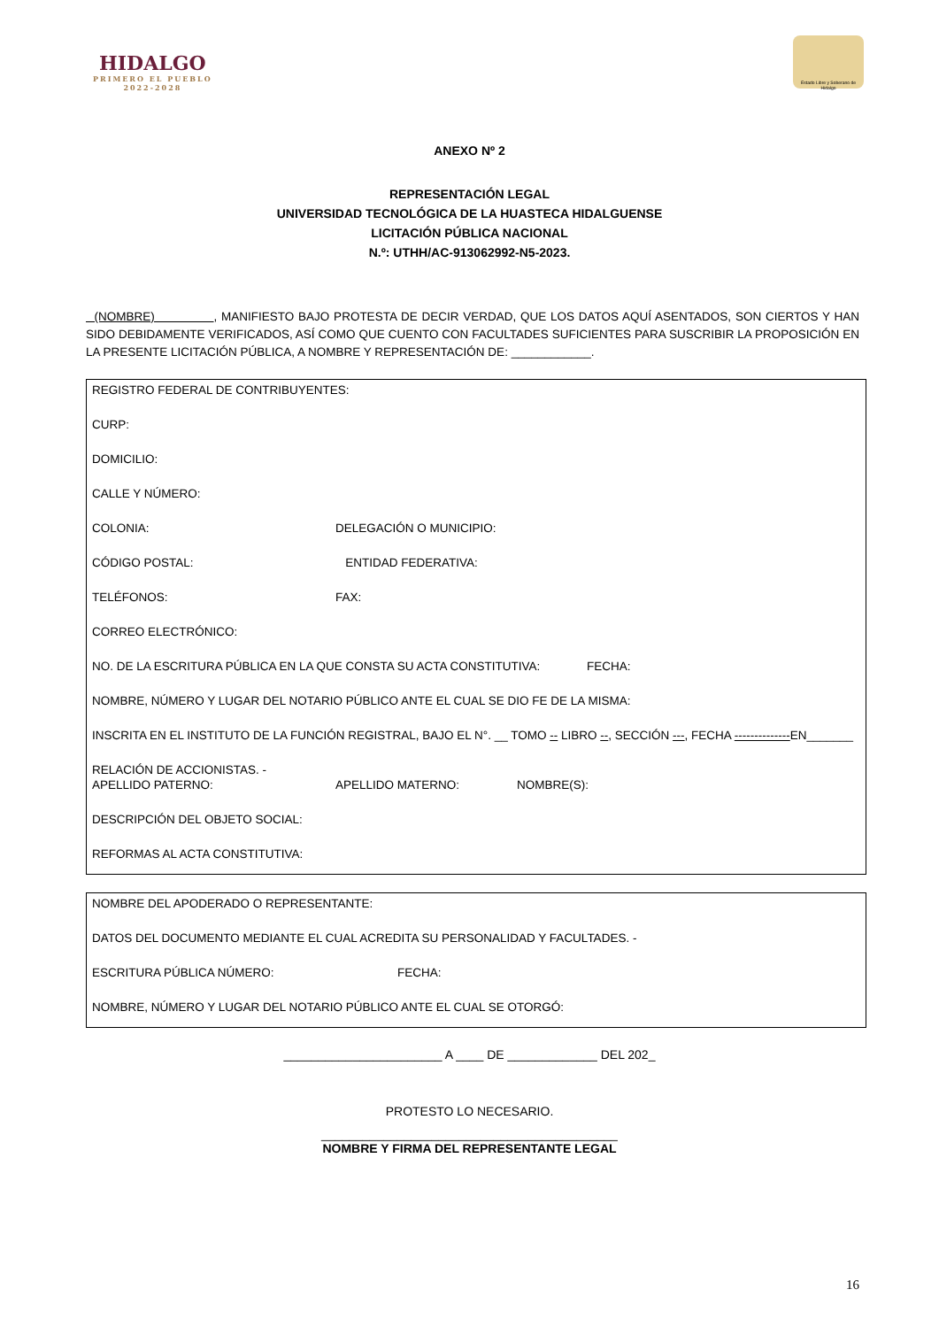HIDALGO
PRIMERO EL PUEBLO
2022-2028
Estado Libre y Soberano de Hidalgo
ANEXO Nº 2
REPRESENTACIÓN LEGAL
UNIVERSIDAD TECNOLÓGICA DE LA HUASTECA HIDALGUENSE
LICITACIÓN PÚBLICA NACIONAL
N.º: UTHH/AC-913062992-N5-2023.
(NOMBRE) , MANIFIESTO BAJO PROTESTA DE DECIR VERDAD, QUE LOS DATOS AQUÍ ASENTADOS, SON CIERTOS Y HAN SIDO DEBIDAMENTE VERIFICADOS, ASÍ COMO QUE CUENTO CON FACULTADES SUFICIENTES PARA SUSCRIBIR LA PROPOSICIÓN EN LA PRESENTE LICITACIÓN PÚBLICA, A NOMBRE Y REPRESENTACIÓN DE: ____________.
REGISTRO FEDERAL DE CONTRIBUYENTES:
CURP:
DOMICILIO:
CALLE Y NÚMERO:
COLONIA: DELEGACIÓN O MUNICIPIO:
CÓDIGO POSTAL: ENTIDAD FEDERATIVA:
TELÉFONOS: FAX:
CORREO ELECTRÓNICO:
NO. DE LA ESCRITURA PÚBLICA EN LA QUE CONSTA SU ACTA CONSTITUTIVA: FECHA:
NOMBRE, NÚMERO Y LUGAR DEL NOTARIO PÚBLICO ANTE EL CUAL SE DIO FE DE LA MISMA:
INSCRITA EN EL INSTITUTO DE LA FUNCIÓN REGISTRAL, BAJO EL N°. __ TOMO -- LIBRO --, SECCIÓN ---, FECHA --------------EN_______
RELACIÓN DE ACCIONISTAS. -
APELLIDO PATERNO: APELLIDO MATERNO: NOMBRE(S):
DESCRIPCIÓN DEL OBJETO SOCIAL:
REFORMAS AL ACTA CONSTITUTIVA:
NOMBRE DEL APODERADO O REPRESENTANTE:
DATOS DEL DOCUMENTO MEDIANTE EL CUAL ACREDITA SU PERSONALIDAD Y FACULTADES. -
ESCRITURA PÚBLICA NÚMERO: FECHA:
NOMBRE, NÚMERO Y LUGAR DEL NOTARIO PÚBLICO ANTE EL CUAL SE OTORGÓ:
_______________________ A ____ DE _____________ DEL 202_
PROTESTO LO NECESARIO.
___________________________________________
NOMBRE Y FIRMA DEL REPRESENTANTE LEGAL
16